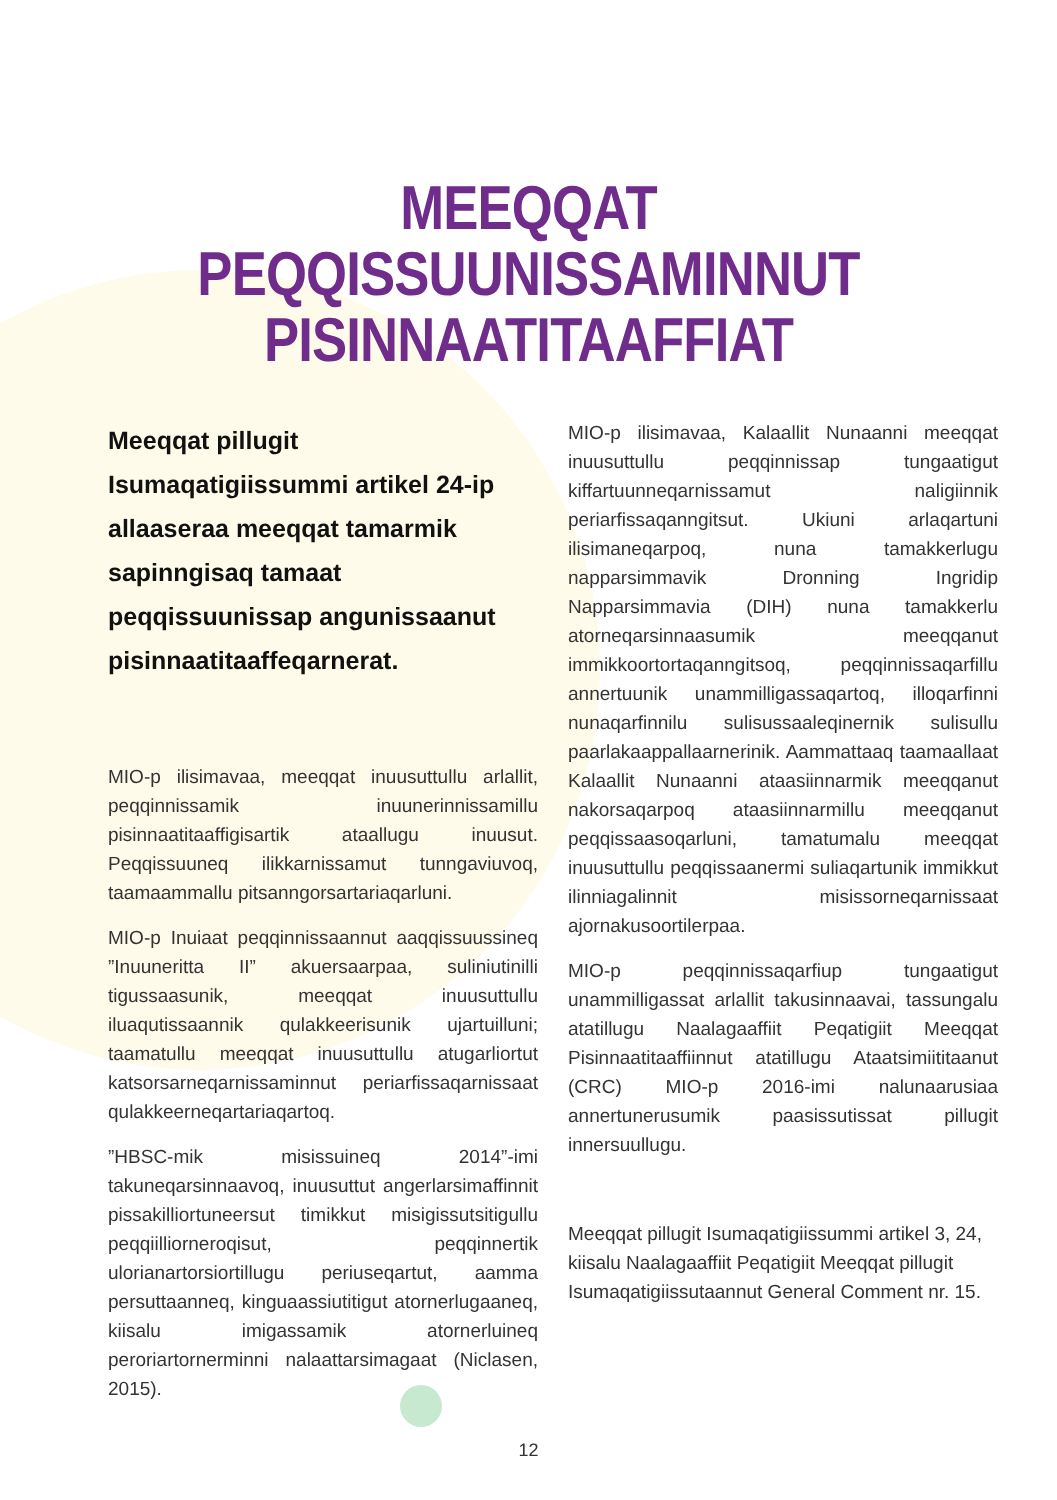MEEQQAT PEQQISSUUNISSAMINNUT
PISINNAATITAAFFIAT
Meeqqat pillugit Isumaqatigiissummi artikel 24-ip allaaseraa meeqqat tamarmik sapinngisaq tamaat peqqissuunissap angunissaanut pisinnaatitaaffeqarnerat.
MIO-p ilisimavaa, meeqqat inuusuttullu arlallit, peqqinnissamik inuunerinnissamillu pisinnaatitaaffigisartik ataallugu inuusut. Peqqissuuneq ilikkarnissamut tunngaviuvoq, taamaammallu pitsanngorsartariaqarluni.
MIO-p Inuiaat peqqinnissaannut aaqqissuussineq ”Inuuneritta II” akuersaarpaa, suliniutinilli tigussaasunik, meeqqat inuusuttullu iluaqutissaannik qulakkeerisunik ujartuilluni; taamatullu meeqqat inuusuttullu atugarliortut katsorsarneqarnissaminnut periarfissaqarnissaat qulakkeerneqartariaqartoq.
”HBSC-mik misissuineq 2014”-imi takuneqarsinnaavoq, inuusuttut angerlarsimaffinnit pissakilliortuneersut timikkut misigissutsitigullu peqqiilliorneroqisut, peqqinnertik ulorianartorsiortillugu periuseqartut, aamma persuttaanneq, kinguaassiutitigut atornerlugaaneq, kiisalu imigassamik atornerluineq peroriartornerminni nalaattarsimagaat (Niclasen, 2015).
MIO-p ilisimavaa, Kalaallit Nunaanni meeqqat inuusuttullu peqqinnissap tungaatigut kiffartuunneqarnissamut naligiinnik periarfissaqanngitsut. Ukiuni arlaqartuni ilisimaneqarpoq, nuna tamakkerlugu napparsimmavik Dronning Ingridip Napparsimmavia (DIH) nuna tamakkerlu atorneqarsinnaasumik meeqqanut immikkoortortaqanngitsoq, peqqinnissaqarfillu annertuunik unammilligassaqartoq, illoqarfinni nunaqarfinnilu sulisussaaleqinernik sulisullu paarlakaappallaarnerinik. Aammattaaq taamaallaat Kalaallit Nunaanni ataasiinnarmik meeqqanut nakorsaqarpoq ataasiinnarmillu meeqqanut peqqissaasoqarluni, tamatumalu meeqqat inuusuttullu peqqissaanermi suliaqartunik immikkut ilinniagalinnit misissorneqarnissaat ajornakusoortilerpaa.
MIO-p peqqinnissaqarfiup tungaatigut unammilligassat arlallit takusinnaavai, tassungalu atatillugu Naalagaaffiit Peqatigiit Meeqqat Pisinnaatitaaffiinnut atatillugu Ataatsimiititaanut (CRC) MIO-p 2016-imi nalunaarusiaa annertunerusumik paasissutissat pillugit innersuullugu.
Meeqqat pillugit Isumaqatigiissummi artikel 3, 24, kiisalu Naalagaaffiit Peqatigiit Meeqqat pillugit Isumaqatigiissutaannut General Comment nr. 15.
12